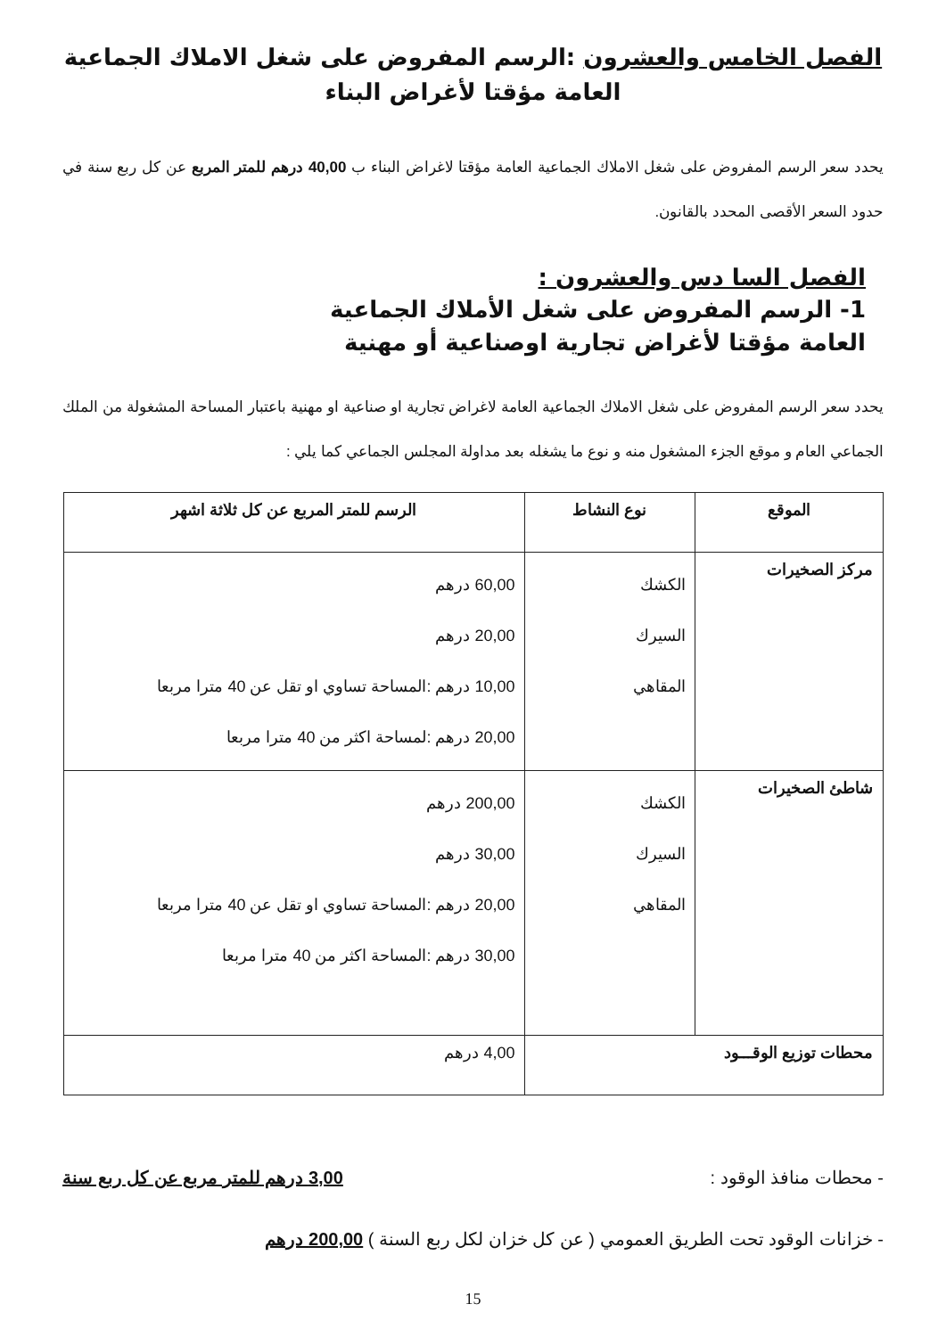الفصل الخامس والعشرون :الرسم المفروض على شغل الاملاك الجماعية العامة مؤقتا لأغراض البناء
يحدد سعر الرسم المفروض على شغل الاملاك الجماعية العامة مؤقتا لاغراض البناء ب 40,00 درهم للمتر المربع عن كل ربع سنة في حدود السعر الأقصى المحدد بالقانون.
الفصل السا دس والعشرون :
1- الرسم المفروض على شغل الأملاك الجماعية
العامة مؤقتا لأغراض تجارية اوصناعية أو مهنية
يحدد سعر الرسم المفروض على شغل الاملاك الجماعية العامة لاغراض تجارية او صناعية او مهنية باعتبار المساحة المشغولة من الملك الجماعي العام و موقع الجزء المشغول منه و نوع ما يشغله بعد مداولة المجلس الجماعي كما يلي :
| الموقع | نوع النشاط | الرسم للمتر المربع عن كل ثلاثة اشهر |
| --- | --- | --- |
| مركز الصخيرات | الكشك السيرك المقاهي | 60,00 درهم 20,00 درهم 10,00 درهم :المساحة تساوي او تقل عن 40 مترا مربعا 20,00 درهم :لمساحة اكثر من 40 مترا مربعا |
| شاطئ الصخيرات | الكشك السيرك المقاهي | 200,00 درهم 30,00 درهم 20,00 درهم :المساحة تساوي او تقل عن 40 مترا مربعا 30,00 درهم :المساحة اكثر من 40 مترا مربعا |
| محطات توزيع الوقـــود | | 4,00 درهم |
- محطات منافذ الوقود : 3,00 درهم للمتر مربع عن كل ربع سنة
- خزانات الوقود تحت الطريق العمومي ( عن كل خزان لكل ربع السنة ) 200,00 درهم
15